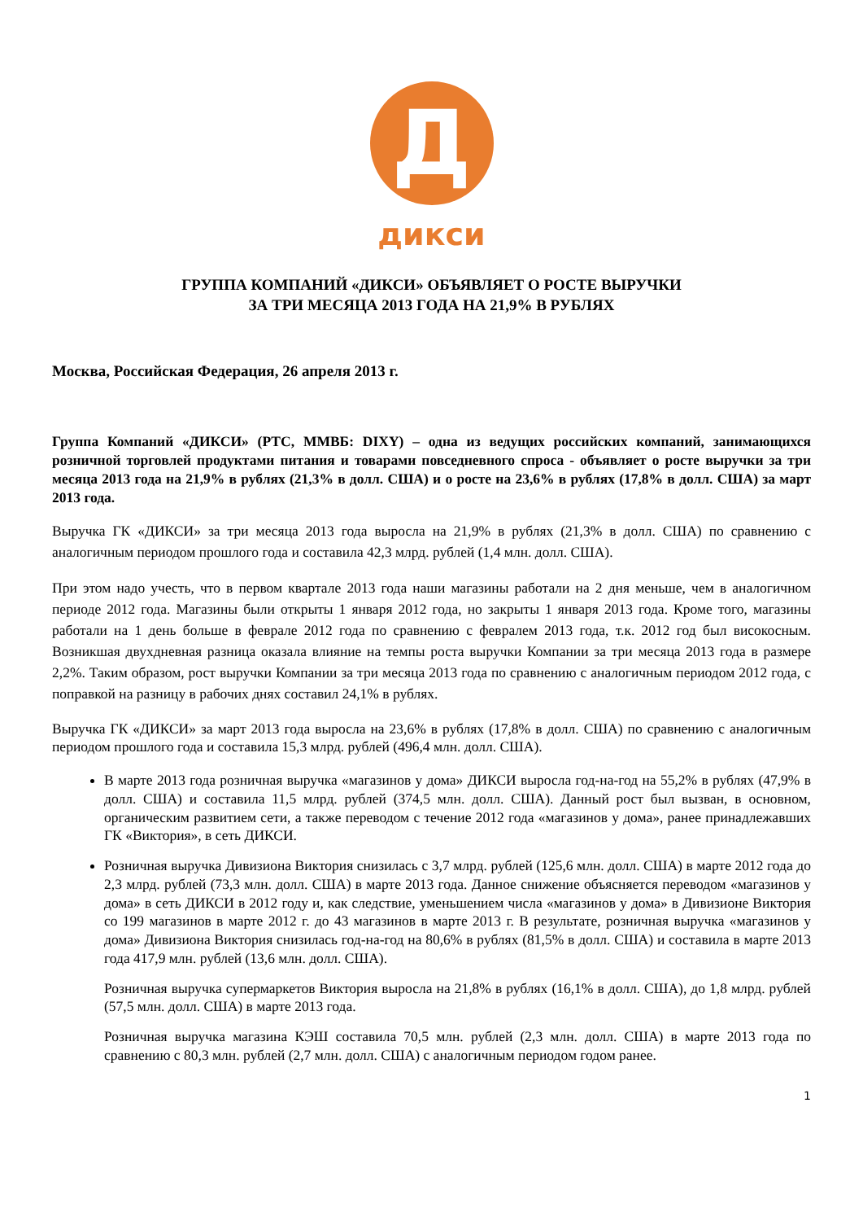Д
дикси
ГРУППА КОМПАНИЙ «ДИКСИ» ОБЪЯВЛЯЕТ О РОСТЕ ВЫРУЧКИ
ЗА ТРИ МЕСЯЦА 2013 ГОДА НА 21,9% В РУБЛЯХ
Москва, Российская Федерация, 26 апреля 2013 г.
Группа Компаний «ДИКСИ» (РТС, ММВБ: DIXY) – одна из ведущих российских компаний, занимающихся розничной торговлей продуктами питания и товарами повседневного спроса - объявляет о росте выручки за три месяца 2013 года на 21,9% в рублях (21,3% в долл. США) и о росте на 23,6% в рублях (17,8% в долл. США) за март 2013 года.
Выручка ГК «ДИКСИ» за три месяца 2013 года выросла на 21,9% в рублях (21,3% в долл. США) по сравнению с аналогичным периодом прошлого года и составила 42,3 млрд. рублей (1,4 млн. долл. США).
При этом надо учесть, что в первом квартале 2013 года наши магазины работали на 2 дня меньше, чем в аналогичном периоде 2012 года. Магазины были открыты 1 января 2012 года, но закрыты 1 января 2013 года. Кроме того, магазины работали на 1 день больше в феврале 2012 года по сравнению с февралем 2013 года, т.к. 2012 год был високосным. Возникшая двухдневная разница оказала влияние на темпы роста выручки Компании за три месяца 2013 года в размере 2,2%. Таким образом, рост выручки Компании за три месяца 2013 года по сравнению с аналогичным периодом 2012 года, с поправкой на разницу в рабочих днях составил 24,1% в рублях.
Выручка ГК «ДИКСИ» за март 2013 года выросла на 23,6% в рублях (17,8% в долл. США) по сравнению с аналогичным периодом прошлого года и составила 15,3 млрд. рублей (496,4 млн. долл. США).
В марте 2013 года розничная выручка «магазинов у дома» ДИКСИ выросла год-на-год на 55,2% в рублях (47,9% в долл. США) и составила 11,5 млрд. рублей (374,5 млн. долл. США). Данный рост был вызван, в основном, органическим развитием сети, а также переводом с течение 2012 года «магазинов у дома», ранее принадлежавших ГК «Виктория», в сеть ДИКСИ.
Розничная выручка Дивизиона Виктория снизилась с 3,7 млрд. рублей (125,6 млн. долл. США) в марте 2012 года до 2,3 млрд. рублей (73,3 млн. долл. США) в марте 2013 года. Данное снижение объясняется переводом «магазинов у дома» в сеть ДИКСИ в 2012 году и, как следствие, уменьшением числа «магазинов у дома» в Дивизионе Виктория со 199 магазинов в марте 2012 г. до 43 магазинов в марте 2013 г. В результате, розничная выручка «магазинов у дома» Дивизиона Виктория снизилась год-на-год на 80,6% в рублях (81,5% в долл. США) и составила в марте 2013 года 417,9 млн. рублей (13,6 млн. долл. США).
Розничная выручка супермаркетов Виктория выросла на 21,8% в рублях (16,1% в долл. США), до 1,8 млрд. рублей (57,5 млн. долл. США) в марте 2013 года.
Розничная выручка магазина КЭШ составила 70,5 млн. рублей (2,3 млн. долл. США) в марте 2013 года по сравнению с 80,3 млн. рублей (2,7 млн. долл. США) с аналогичным периодом годом ранее.
1